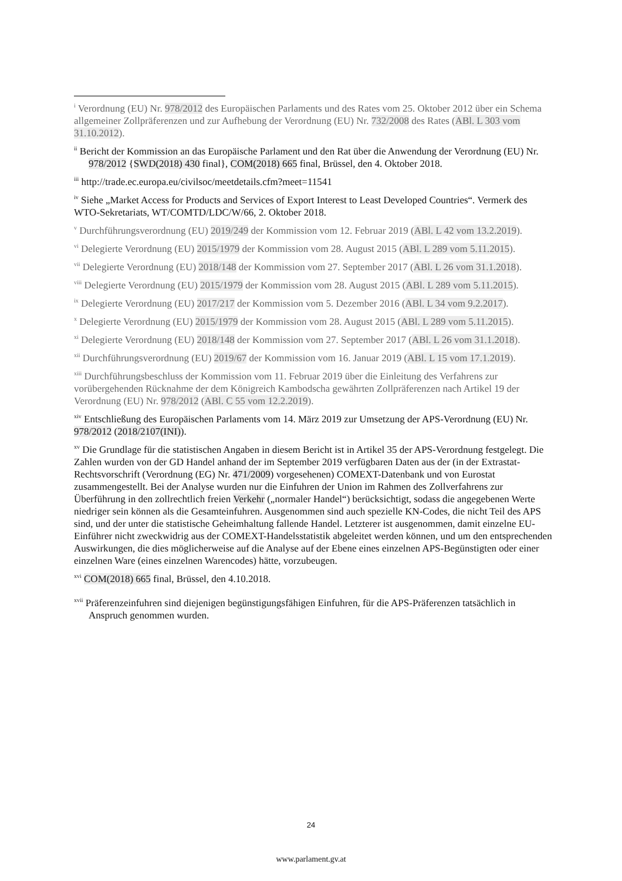<sup>i</sup> Verordnung (EU) Nr. 978/2012 des Europäischen Parlaments und des Rates vom 25. Oktober 2012 über ein Schema allgemeiner Zollpräferenzen und zur Aufhebung der Verordnung (EU) Nr. 732/2008 des Rates (ABl. L 303 vom 31.10.2012).
<sup>ii</sup> Bericht der Kommission an das Europäische Parlament und den Rat über die Anwendung der Verordnung (EU) Nr. 978/2012 {SWD(2018) 430 final}, COM(2018) 665 final, Brüssel, den 4. Oktober 2018.
<sup>iii</sup> http://trade.ec.europa.eu/civilsoc/meetdetails.cfm?meet=11541
<sup>iv</sup> Siehe „Market Access for Products and Services of Export Interest to Least Developed Countries“. Vermerk des WTO-Sekretariats, WT/COMTD/LDC/W/66, 2. Oktober 2018.
<sup>v</sup> Durchführungsverordnung (EU) 2019/249 der Kommission vom 12. Februar 2019 (ABl. L 42 vom 13.2.2019).
<sup>vi</sup> Delegierte Verordnung (EU) 2015/1979 der Kommission vom 28. August 2015 (ABl. L 289 vom 5.11.2015).
<sup>vii</sup> Delegierte Verordnung (EU) 2018/148 der Kommission vom 27. September 2017 (ABl. L 26 vom 31.1.2018).
<sup>viii</sup> Delegierte Verordnung (EU) 2015/1979 der Kommission vom 28. August 2015 (ABl. L 289 vom 5.11.2015).
<sup>ix</sup> Delegierte Verordnung (EU) 2017/217 der Kommission vom 5. Dezember 2016 (ABl. L 34 vom 9.2.2017).
<sup>x</sup> Delegierte Verordnung (EU) 2015/1979 der Kommission vom 28. August 2015 (ABl. L 289 vom 5.11.2015).
<sup>xi</sup> Delegierte Verordnung (EU) 2018/148 der Kommission vom 27. September 2017 (ABl. L 26 vom 31.1.2018).
<sup>xii</sup> Durchführungsverordnung (EU) 2019/67 der Kommission vom 16. Januar 2019 (ABl. L 15 vom 17.1.2019).
<sup>xiii</sup> Durchführungsbeschluss der Kommission vom 11. Februar 2019 über die Einleitung des Verfahrens zur vorübergehenden Rücknahme der dem Königreich Kambodscha gewährten Zollpräferenzen nach Artikel 19 der Verordnung (EU) Nr. 978/2012 (ABl. C 55 vom 12.2.2019).
<sup>xiv</sup> Entschließung des Europäischen Parlaments vom 14. März 2019 zur Umsetzung der APS-Verordnung (EU) Nr. 978/2012 (2018/2107(INI)).
<sup>xv</sup> Die Grundlage für die statistischen Angaben in diesem Bericht ist in Artikel 35 der APS-Verordnung festgelegt. Die Zahlen wurden von der GD Handel anhand der im September 2019 verfügbaren Daten aus der (in der Extrastat-Rechtsvorschrift (Verordnung (EG) Nr. 471/2009) vorgesehenen) COMEXT-Datenbank und von Eurostat zusammengestellt. Bei der Analyse wurden nur die Einfuhren der Union im Rahmen des Zollverfahrens zur Überführung in den zollrechtlich freien Verkehr („normaler Handel“) berücksichtigt, sodass die angegebenen Werte niedriger sein können als die Gesamteinfuhren. Ausgenommen sind auch spezielle KN-Codes, die nicht Teil des APS sind, und der unter die statistische Geheimhaltung fallende Handel. Letzterer ist ausgenommen, damit einzelne EU-Einführer nicht zweckwidrig aus der COMEXT-Handelsstatistik abgeleitet werden können, und um den entsprechenden Auswirkungen, die dies möglicherweise auf die Analyse auf der Ebene eines einzelnen APS-Begünstigten oder einer einzelnen Ware (eines einzelnen Warencodes) hätte, vorzubeugen.
<sup>xvi</sup> COM(2018) 665 final, Brüssel, den 4.10.2018.
<sup>xvii</sup> Präferenzeinfuhren sind diejenigen begünstigungsfähigen Einfuhren, für die APS-Präferenzen tatsächlich in Anspruch genommen wurden.
24
www.parlament.gv.at